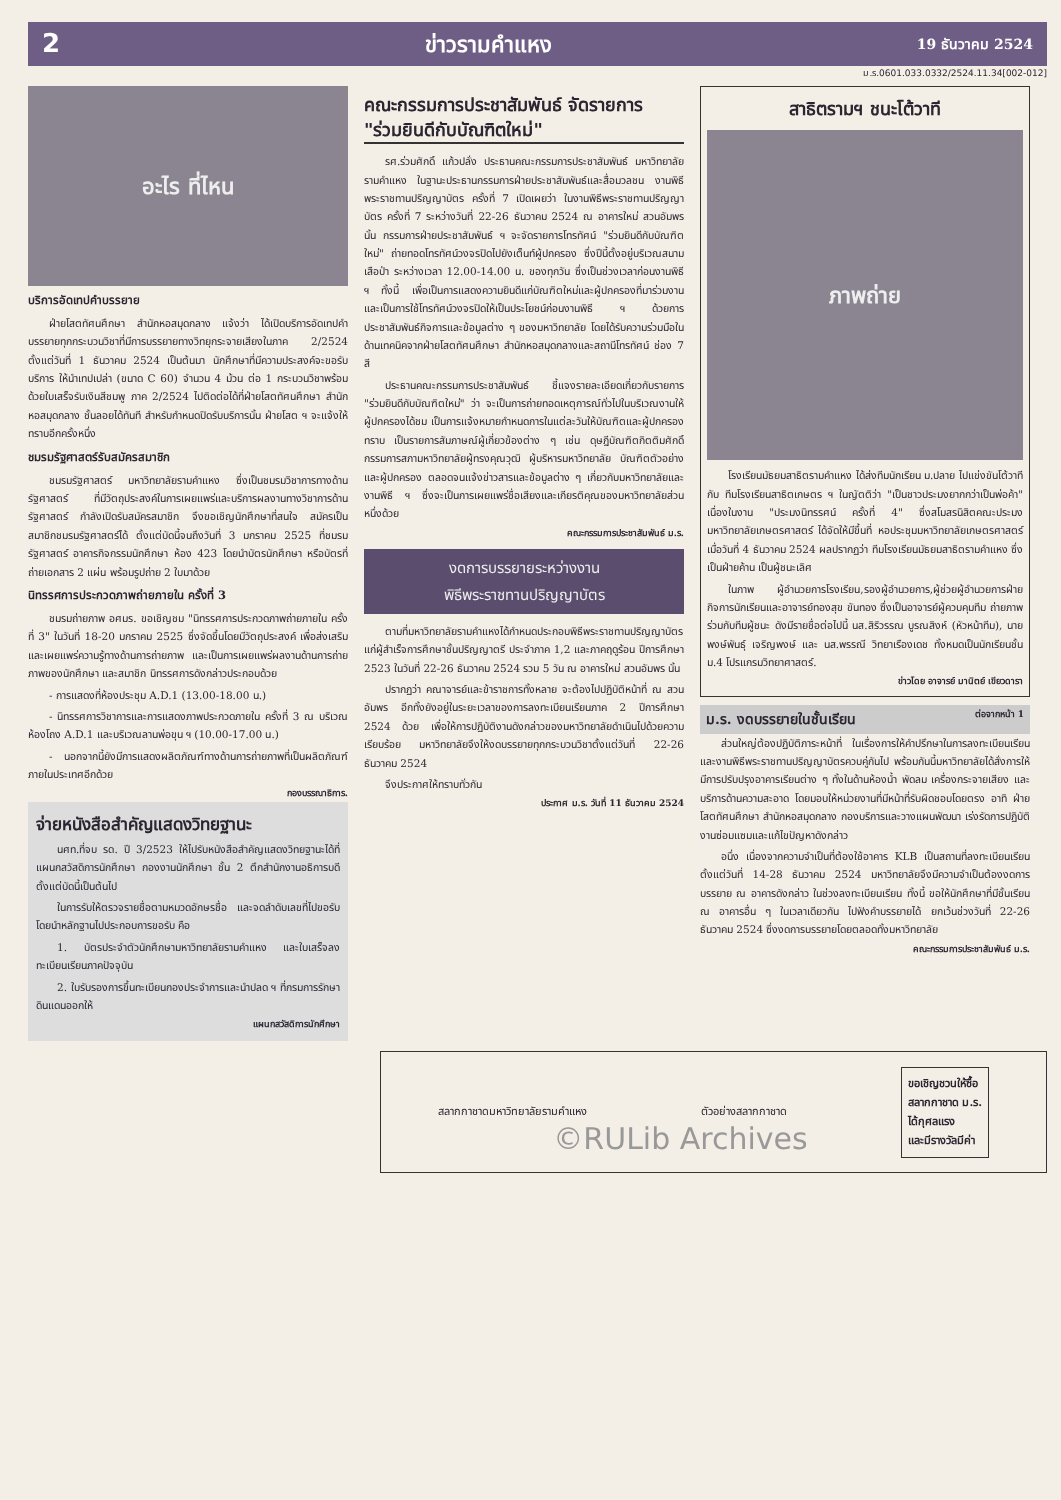2 ข่าวรามคำแหง 19 ธันวาคม 2524
ม.ร.0601.033.0332/2524.11.34[002-012]
อะไร ที่ไหน
บริการอัดเทปคำบรรยาย
ฝ่ายโสตทัศนศึกษา สำนักหอสมุดกลาง แจ้งว่า ได้เปิดบริการอัดเทปคำบรรยายทุกกระบวนวิชาที่มีการบรรยายทางวิทยุกระจายเสียงในภาค 2/2524 ตั้งแต่วันที่ 1 ธันวาคม 2524 เป็นต้นมา นักศึกษาที่มีความประสงค์จะขอรับบริการ ให้นำเทปเปล่า (ขนาด C 60) จำนวน 4 ม้วน ต่อ 1 กระบวนวิชาพร้อมด้วยใบเสร็จรับเงินสีชมพู ภาค 2/2524 ไปติดต่อได้ที่ฝ่ายโสตทัศนศึกษา สำนักหอสมุดกลาง ชั้นลอยได้ทันที สำหรับกำหนดปิดรับบริการนั้น ฝ่ายโสต ฯ จะแจ้งให้ทราบอีกครั้งหนึ่ง
ชมรมรัฐศาสตร์รับสมัครสมาชิก
ชมรมรัฐศาสตร์ มหาวิทยาลัยรามคำแหง ซึ่งเป็นชมรมวิชาการทางด้านรัฐศาสตร์ ที่มีวัตถุประสงค์ในการเผยแพร่และบริการผลงานทางวิชาการด้านรัฐศาสตร์ กำลังเปิดรับสมัครสมาชิก จึงขอเชิญนักศึกษาที่สนใจ สมัครเป็นสมาชิกชมรมรัฐศาสตร์ได้ ตั้งแต่บัดนี้จนถึงวันที่ 3 มกราคม 2525 ที่ชมรมรัฐศาสตร์ อาคารกิจกรรมนักศึกษา ห้อง 423 โดยนำบัตรนักศึกษา หรือบัตรที่ถ่ายเอกสาร 2 แผ่น พร้อมรูปถ่าย 2 ใบมาด้วย
นิทรรศการประกวดภาพถ่ายภายใน ครั้งที่ 3
ชมรมถ่ายภาพ อศมร. ขอเชิญชม "นิทรรศการประกวดภาพถ่ายภายใน ครั้งที่ 3" ในวันที่ 18-20 มกราคม 2525 ซึ่งจัดขึ้นโดยมีวัตถุประสงค์ เพื่อส่งเสริมและเผยแพร่ความรู้ทางด้านการถ่ายภาพ และเป็นการเผยแพร่ผลงานด้านการถ่ายภาพของนักศึกษา และสมาชิก นิทรรศการดังกล่าวประกอบด้วย
- การแสดงที่ห้องประชุม A.D.1 (13.00-18.00 น.)
- นิทรรศการวิชาการและการแสดงภาพประกวดภายใน ครั้งที่ 3 ณ บริเวณห้องโถง A.D.1 และบริเวณลานพ่อขุน ฯ (10.00-17.00 น.)
- นอกจากนี้ยังมีการแสดงผลิตภัณฑ์ทางด้านการถ่ายภาพที่เป็นผลิตภัณฑ์ภายในประเทศอีกด้วย
กองบรรณาธิการ.
จ่ายหนังสือสำคัญแสดงวิทยฐานะ
นศท.ที่จบ รด. ปี 3/2523 ให้ไปรับหนังสือสำคัญแสดงวิทยฐานะได้ที่แผนกสวัสดิการนักศึกษา กองงานนักศึกษา ชั้น 2 ตึกสำนักงานอธิการบดี ตั้งแต่บัดนี้เป็นต้นไป
ในการรับให้ตรวจรายชื่อตามหมวดอักษรชื่อ และจดลำดับเลขที่ไปขอรับโดยนำหลักฐานไปประกอบการขอรับ คือ
1. บัตรประจำตัวนักศึกษามหาวิทยาลัยรามคำแหง และใบเสร็จลงทะเบียนเรียนภาคปัจจุบัน
2. ใบรับรองการขึ้นทะเบียนกองประจำการและนำปลด ฯ ที่กรมการรักษาดินแดนออกให้
แผนกสวัสดิการนักศึกษา
คณะกรรมการประชาสัมพันธ์ จัดรายการ "ร่วมยินดีกับบัณฑิตใหม่"
รศ.ร่วมศักดิ์ แก้วปลั่ง ประธานคณะกรรมการประชาสัมพันธ์ มหาวิทยาลัยรามคำแหง ในฐานะประธานกรรมการฝ่ายประชาสัมพันธ์และสื่อมวลชน งานพิธีพระราชทานปริญญาบัตร ครั้งที่ 7 เปิดเผยว่า ในงานพิธีพระราชทานปริญญาบัตร ครั้งที่ 7 ระหว่างวันที่ 22-26 ธันวาคม 2524 ณ อาคารใหม่ สวนอัมพร นั้น กรรมการฝ่ายประชาสัมพันธ์ ฯ จะจัดรายการโทรทัศน์ "ร่วมยินดีกับบัณฑิตใหม่" ถ่ายทอดโทรทัศน์วงจรปิดไปยังเต็นท์ผู้ปกครอง ซึ่งปีนี้ตั้งอยู่บริเวณสนามเสือป่า ระหว่างเวลา 12.00-14.00 น. ของทุกวัน ซึ่งเป็นช่วงเวลาก่อนงานพิธี ฯ ทั้งนี้ เพื่อเป็นการแสดงความยินดีแก่บัณฑิตใหม่และผู้ปกครองที่มาร่วมงาน และเป็นการใช้โทรทัศน์วงจรปิดให้เป็นประโยชน์ก่อนงานพิธี ฯ ด้วยการประชาสัมพันธ์กิจการและข้อมูลต่าง ๆ ของมหาวิทยาลัย โดยได้รับความร่วมมือในด้านเทคนิคจากฝ่ายโสตทัศนศึกษา สำนักหอสมุดกลางและสถานีโทรทัศน์ ช่อง 7 สี
ประธานคณะกรรมการประชาสัมพันธ์ ชี้แจงรายละเอียดเกี่ยวกับรายการ "ร่วมยินดีกับบัณฑิตใหม่" ว่า จะเป็นการถ่ายทอดเหตุการณ์ทั่วไปในบริเวณงานให้ผู้ปกครองได้ชม เป็นการแจ้งหมายกำหนดการในแต่ละวันให้บัณฑิตและผู้ปกครองทราบ เป็นรายการสัมภาษณ์ผู้เกี่ยวข้องต่าง ๆ เช่น ดุษฎีบัณฑิตกิตติมศักดิ์ กรรมการสภามหาวิทยาลัยผู้ทรงคุณวุฒิ ผู้บริหารมหาวิทยาลัย บัณฑิตตัวอย่างและผู้ปกครอง ตลอดจนแจ้งข่าวสารและข้อมูลต่าง ๆ เกี่ยวกับมหาวิทยาลัยและงานพิธี ฯ ซึ่งจะเป็นการเผยแพร่ชื่อเสียงและเกียรติคุณของมหาวิทยาลัยส่วนหนึ่งด้วย
คณะกรรมการประชาสัมพันธ์ ม.ร.
งดการบรรยายระหว่างงาน
พิธีพระราชทานปริญญาบัตร
ตามที่มหาวิทยาลัยรามคำแหงได้กำหนดประกอบพิธีพระราชทานปริญญาบัตร แก่ผู้สำเร็จการศึกษาชั้นปริญญาตรี ประจำภาค 1,2 และภาคฤดูร้อน ปีการศึกษา 2523 ในวันที่ 22-26 ธันวาคม 2524 รวม 5 วัน ณ อาคารใหม่ สวนอัมพร นั้น
ปรากฏว่า คณาจารย์และข้าราชการทั้งหลาย จะต้องไปปฏิบัติหน้าที่ ณ สวนอัมพร อีกทั้งยังอยู่ในระยะเวลาของการลงทะเบียนเรียนภาค 2 ปีการศึกษา 2524 ด้วย เพื่อให้การปฏิบัติงานดังกล่าวของมหาวิทยาลัยดำเนินไปด้วยความเรียบร้อย มหาวิทยาลัยจึงให้งดบรรยายทุกกระบวนวิชาตั้งแต่วันที่ 22-26 ธันวาคม 2524
จึงประกาศให้ทราบทั่วกัน
ประกาศ ม.ร. วันที่ 11 ธันวาคม 2524
สาธิตรามฯ ชนะโต้วาที
ภาพถ่าย
โรงเรียนมัธยมสาธิตรามคำแหง ได้ส่งทีมนักเรียน ม.ปลาย ไปแข่งขันโต้วาที กับ ทีมโรงเรียนสาธิตเกษตร ฯ ในญัตติว่า "เป็นชาวประมงยากกว่าเป็นพ่อค้า" เนื่องในงาน "ประมงนิทรรศน์ ครั้งที่ 4" ซึ่งสโมสรนิสิตคณะประมง มหาวิทยาลัยเกษตรศาสตร์ ได้จัดให้มีขึ้นที่ หอประชุมมหาวิทยาลัยเกษตรศาสตร์ เมื่อวันที่ 4 ธันวาคม 2524 ผลปรากฏว่า ทีมโรงเรียนมัธยมสาธิตรามคำแหง ซึ่งเป็นฝ่ายค้าน เป็นผู้ชนะเลิศ
ในภาพ ผู้อำนวยการโรงเรียน,รองผู้อำนวยการ,ผู้ช่วยผู้อำนวยการฝ่ายกิจการนักเรียนและอาจารย์ทองสุข ขันทอง ซึ่งเป็นอาจารย์ผู้ควบคุมทีม ถ่ายภาพร่วมกับทีมผู้ชนะ ดังมีรายชื่อต่อไปนี้ นส.สิริวรรณ บูรณสิงห์ (หัวหน้าทีม), นายพงษ์พันธุ์ เจริญพงษ์ และ นส.พรรณี วิทยาเรืองเดช ทั้งหมดเป็นนักเรียนชั้น ม.4 โปรแกรมวิทยาศาสตร์.
ข่าวโดย อาจารย์ มานิตย์ เขียวดารา
ม.ร. งดบรรยายในชั้นเรียน ต่อจากหน้า 1
ส่วนใหญ่ต้องปฏิบัติภาระหน้าที่ ในเรื่องการให้คำปรึกษาในการลงทะเบียนเรียน และงานพิธีพระราชทานปริญญาบัตรควบคู่กันไป พร้อมกันนี้มหาวิทยาลัยได้สั่งการให้มีการปรับปรุงอาคารเรียนต่าง ๆ ทั้งในด้านห้องน้ำ พัดลม เครื่องกระจายเสียง และบริการด้านความสะอาด โดยมอบให้หน่วยงานที่มีหน้าที่รับผิดชอบโดยตรง อาทิ ฝ่ายโสตทัศนศึกษา สำนักหอสมุดกลาง กองบริการและวางแผนพัฒนา เร่งรัดการปฏิบัติงานซ่อมแซมและแก้ไขปัญหาดังกล่าว
อนึ่ง เนื่องจากความจำเป็นที่ต้องใช้อาคาร KLB เป็นสถานที่ลงทะเบียนเรียน ตั้งแต่วันที่ 14-28 ธันวาคม 2524 มหาวิทยาลัยจึงมีความจำเป็นต้องงดการบรรยาย ณ อาคารดังกล่าว ในช่วงลงทะเบียนเรียน ทั้งนี้ ขอให้นักศึกษาที่มีชั้นเรียน ณ อาคารอื่น ๆ ในเวลาเดียวกัน ไปฟังคำบรรยายได้ ยกเว้นช่วงวันที่ 22-26 ธันวาคม 2524 ซึ่งงดการบรรยายโดยตลอดทั้งมหาวิทยาลัย
คณะกรรมการประชาสัมพันธ์ ม.ร.
สลากกาชาดมหาวิทยาลัยรามคำแหง ตัวอย่างสลากกาชาด ขอเชิญชวนให้ซื้อ
สลากกาชาด ม.ร.
ได้กุศลแรง
และมีรางวัลมีค่า
©RULib Archives